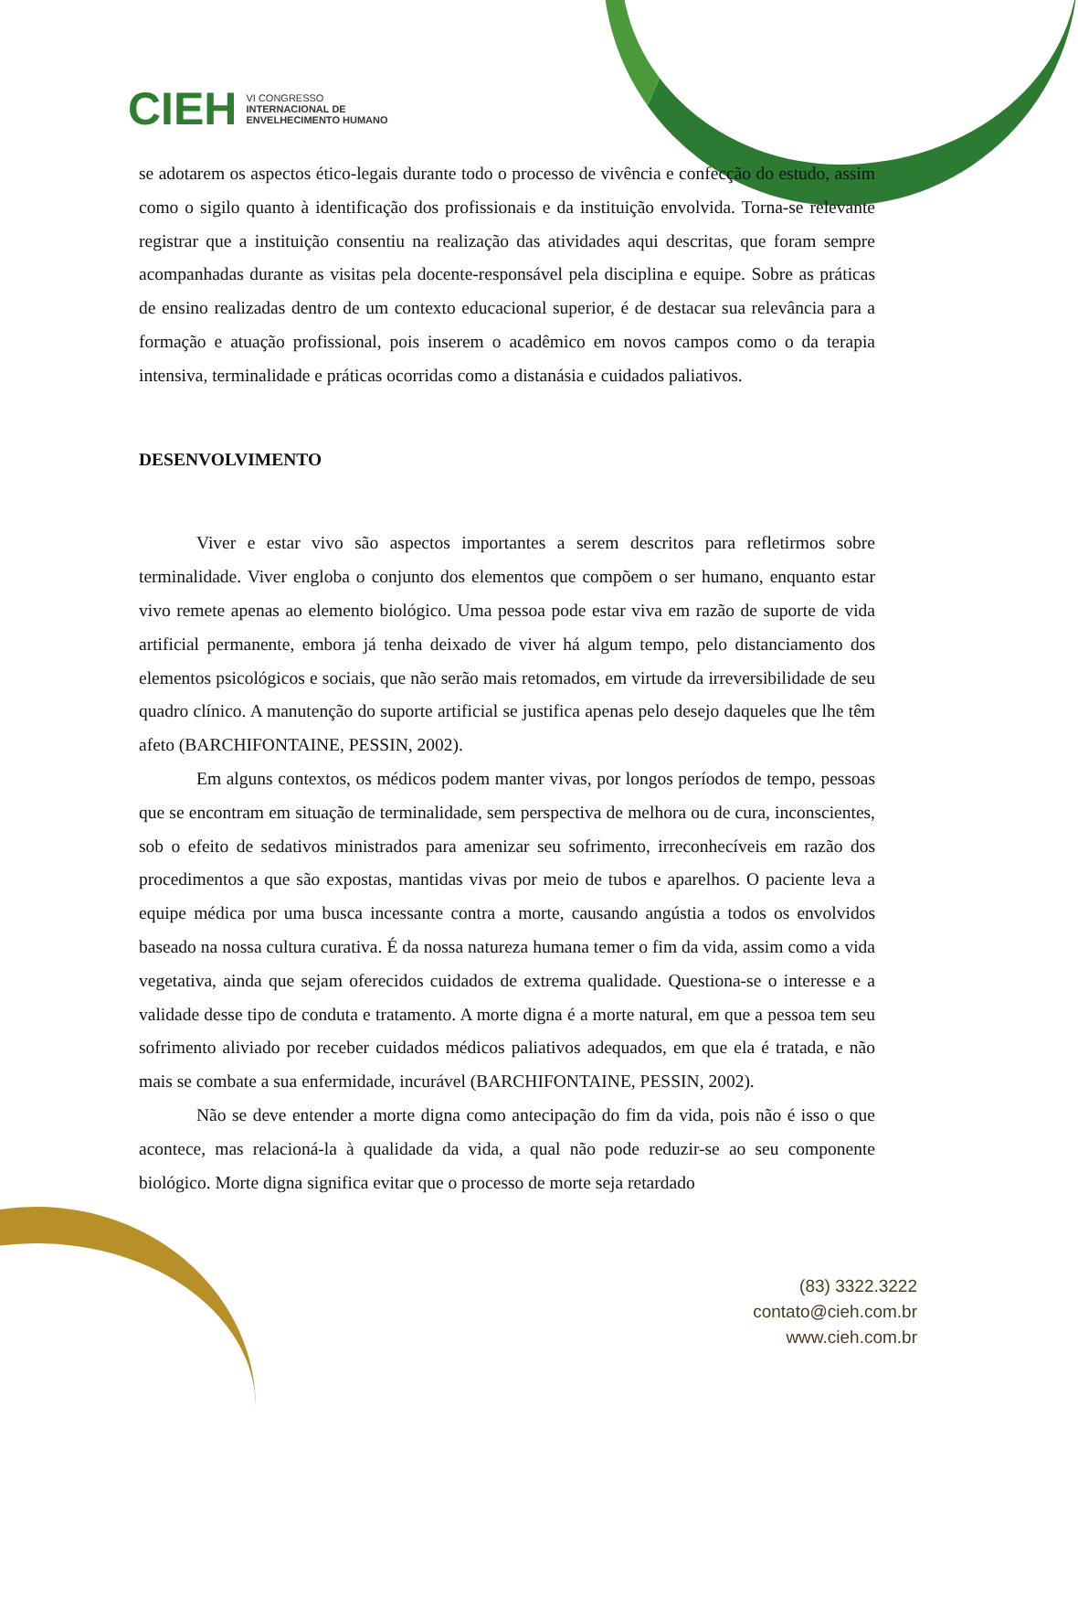CIEH
VI CONGRESSO
INTERNACIONAL DE
ENVELHECIMENTO HUMANO
se adotarem os aspectos ético-legais durante todo o processo de vivência e confecção do estudo, assim como o sigilo quanto à identificação dos profissionais e da instituição envolvida. Torna-se relevante registrar que a instituição consentiu na realização das atividades aqui descritas, que foram sempre acompanhadas durante as visitas pela docente-responsável pela disciplina e equipe. Sobre as práticas de ensino realizadas dentro de um contexto educacional superior, é de destacar sua relevância para a formação e atuação profissional, pois inserem o acadêmico em novos campos como o da terapia intensiva, terminalidade e práticas ocorridas como a distanásia e cuidados paliativos.
DESENVOLVIMENTO
Viver e estar vivo são aspectos importantes a serem descritos para refletirmos sobre terminalidade. Viver engloba o conjunto dos elementos que compõem o ser humano, enquanto estar vivo remete apenas ao elemento biológico. Uma pessoa pode estar viva em razão de suporte de vida artificial permanente, embora já tenha deixado de viver há algum tempo, pelo distanciamento dos elementos psicológicos e sociais, que não serão mais retomados, em virtude da irreversibilidade de seu quadro clínico. A manutenção do suporte artificial se justifica apenas pelo desejo daqueles que lhe têm afeto (BARCHIFONTAINE, PESSIN, 2002).
Em alguns contextos, os médicos podem manter vivas, por longos períodos de tempo, pessoas que se encontram em situação de terminalidade, sem perspectiva de melhora ou de cura, inconscientes, sob o efeito de sedativos ministrados para amenizar seu sofrimento, irreconhecíveis em razão dos procedimentos a que são expostas, mantidas vivas por meio de tubos e aparelhos. O paciente leva a equipe médica por uma busca incessante contra a morte, causando angústia a todos os envolvidos baseado na nossa cultura curativa. É da nossa natureza humana temer o fim da vida, assim como a vida vegetativa, ainda que sejam oferecidos cuidados de extrema qualidade. Questiona-se o interesse e a validade desse tipo de conduta e tratamento. A morte digna é a morte natural, em que a pessoa tem seu sofrimento aliviado por receber cuidados médicos paliativos adequados, em que ela é tratada, e não mais se combate a sua enfermidade, incurável (BARCHIFONTAINE, PESSIN, 2002).
Não se deve entender a morte digna como antecipação do fim da vida, pois não é isso o que acontece, mas relacioná-la à qualidade da vida, a qual não pode reduzir-se ao seu componente biológico. Morte digna significa evitar que o processo de morte seja retardado
(83) 3322.3222
contato@cieh.com.br
www.cieh.com.br